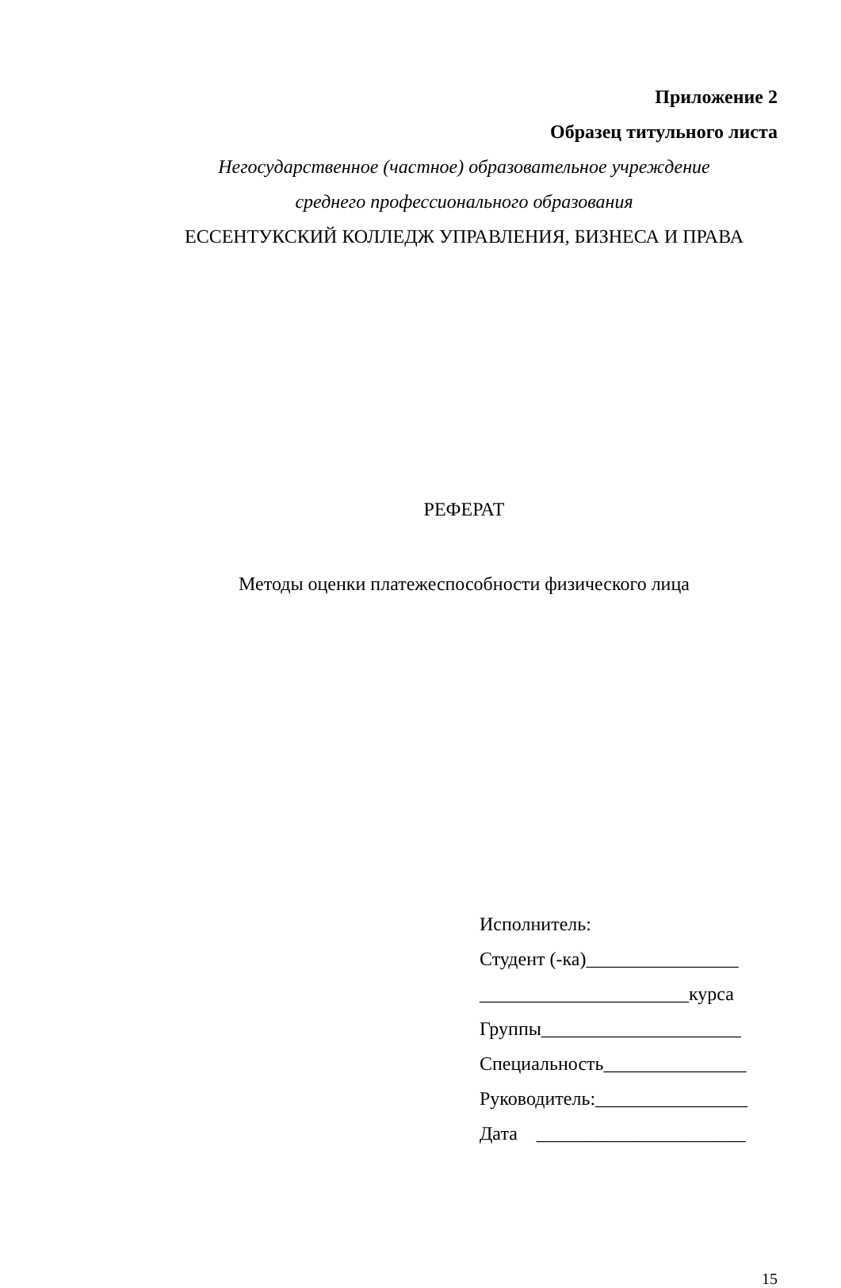Приложение 2
Образец титульного листа
Негосударственное (частное) образовательное учреждение
среднего профессионального образования
ЕССЕНТУКСКИЙ КОЛЛЕДЖ УПРАВЛЕНИЯ, БИЗНЕСА И ПРАВА
РЕФЕРАТ
Методы оценки платежеспособности физического лица
Исполнитель:
Студент (-ка)________________
______________________курса
Группы_____________________
Специальность_______________
Руководитель:________________
Дата ______________________
15